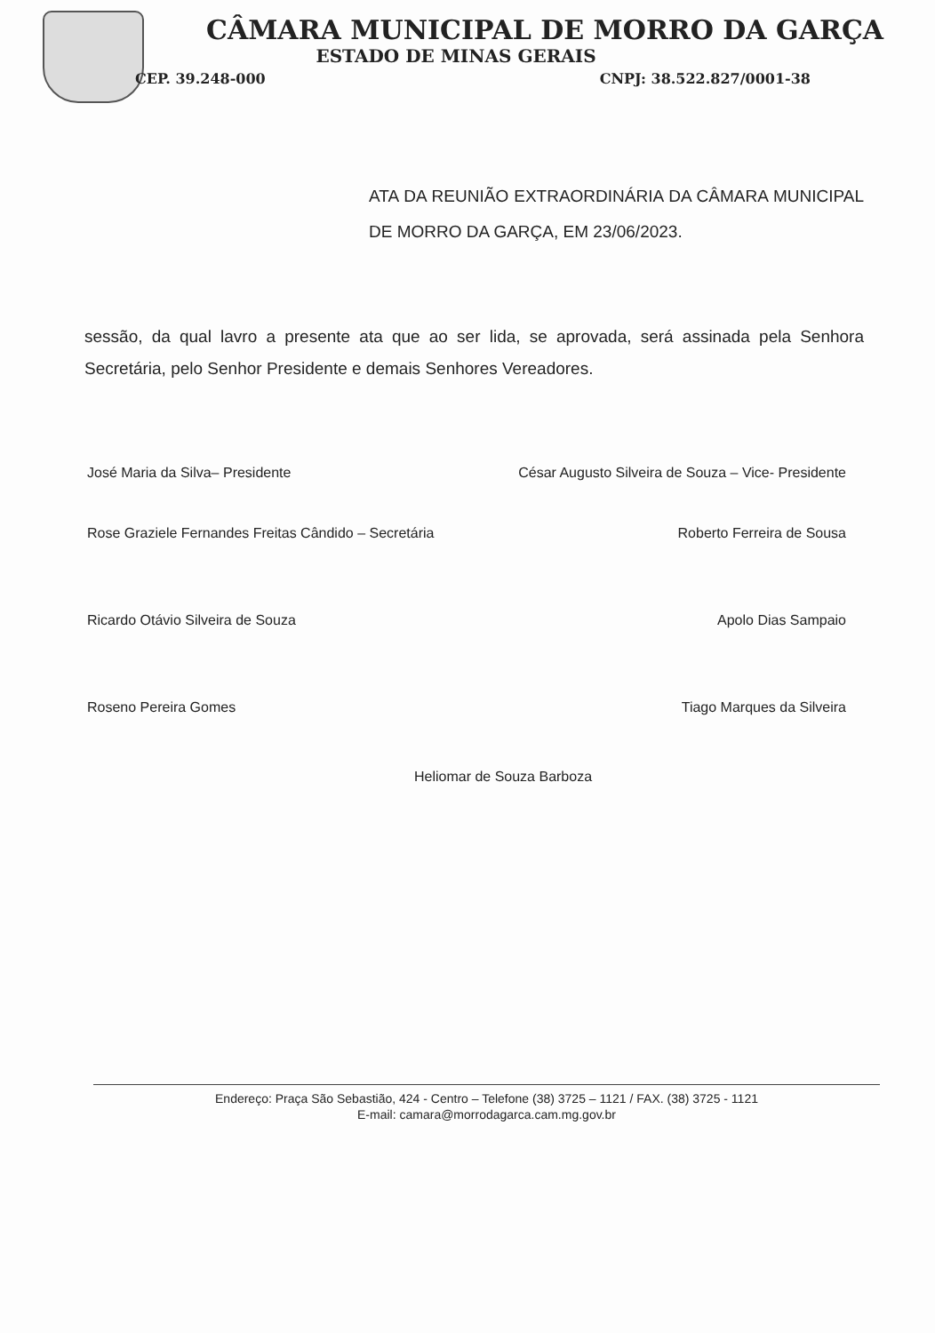CÂMARA MUNICIPAL DE MORRO DA GARÇA
ESTADO DE MINAS GERAIS
CEP. 39.248-000 CNPJ: 38.522.827/0001-38
ATA DA REUNIÃO EXTRAORDINÁRIA DA CÂMARA MUNICIPAL DE MORRO DA GARÇA, EM 23/06/2023.
sessão, da qual lavro a presente ata que ao ser lida, se aprovada, será assinada pela Senhora Secretária, pelo Senhor Presidente e demais Senhores Vereadores.
José Maria da Silva– Presidente
César Augusto Silveira de Souza – Vice- Presidente
Rose Graziele Fernandes Freitas Cândido – Secretária
Roberto Ferreira de Sousa
Ricardo Otávio Silveira de Souza
Apolo Dias Sampaio
Roseno Pereira Gomes Tiago Marques da Silveira
Heliomar de Souza Barboza
Endereço: Praça São Sebastião, 424 - Centro – Telefone (38) 3725 – 1121 / FAX. (38) 3725 - 1121
E-mail: camara@morrodagarca.cam.mg.gov.br